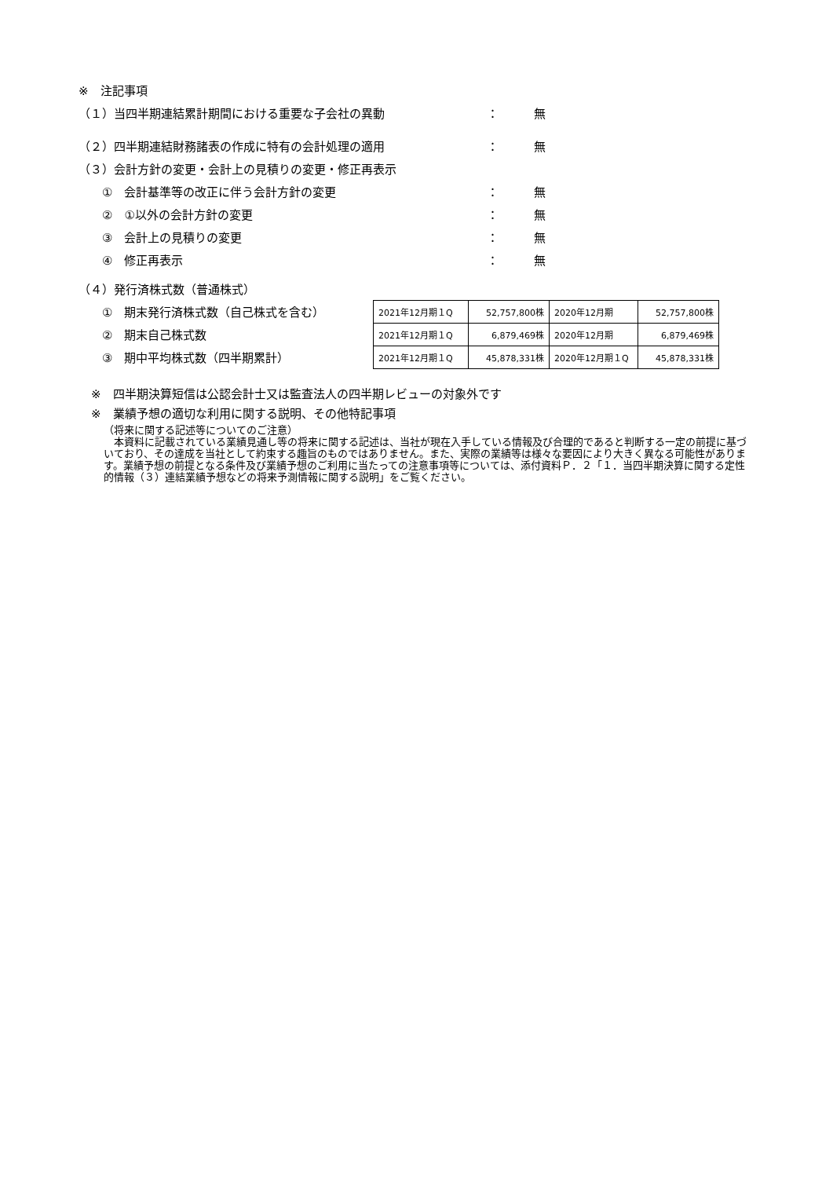※　注記事項
（１）当四半期連結累計期間における重要な子会社の異動 ： 無
（２）四半期連結財務諸表の作成に特有の会計処理の適用 ： 無
（３）会計方針の変更・会計上の見積りの変更・修正再表示
①　会計基準等の改正に伴う会計方針の変更 ： 無
②　①以外の会計方針の変更 ： 無
③　会計上の見積りの変更 ： 無
④　修正再表示 ： 無
（４）発行済株式数（普通株式）
①　期末発行済株式数（自己株式を含む）
②　期末自己株式数
③　期中平均株式数（四半期累計）
| 2021年12月期１Q | 52,757,800株 | 2020年12月期 | 52,757,800株 |
| 2021年12月期１Q | 6,879,469株 | 2020年12月期 | 6,879,469株 |
| 2021年12月期１Q | 45,878,331株 | 2020年12月期１Q | 45,878,331株 |
※　四半期決算短信は公認会計士又は監査法人の四半期レビューの対象外です
※　業績予想の適切な利用に関する説明、その他特記事項
（将来に関する記述等についてのご注意）
　本資料に記載されている業績見通し等の将来に関する記述は、当社が現在入手している情報及び合理的であると判断する一定の前提に基づいており、その達成を当社として約束する趣旨のものではありません。また、実際の業績等は様々な要因により大きく異なる可能性があります。業績予想の前提となる条件及び業績予想のご利用に当たっての注意事項等については、添付資料Ｐ．２「１．当四半期決算に関する定性的情報（３）連結業績予想などの将来予測情報に関する説明」をご覧ください。